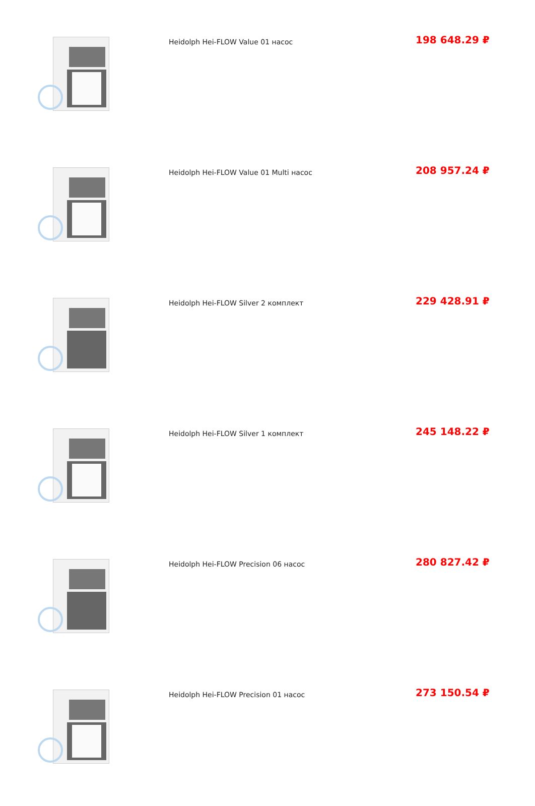| | Heidolph Hei-FLOW Value 01 насос | 198 648.29 ₽ |
| | Heidolph Hei-FLOW Value 01 Multi насос | 208 957.24 ₽ |
| | Heidolph Hei-FLOW Silver 2 комплект | 229 428.91 ₽ |
| | Heidolph Hei-FLOW Silver 1 комплект | 245 148.22 ₽ |
| | Heidolph Hei-FLOW Precision 06 насос | 280 827.42 ₽ |
| | Heidolph Hei-FLOW Precision 01 насос | 273 150.54 ₽ |